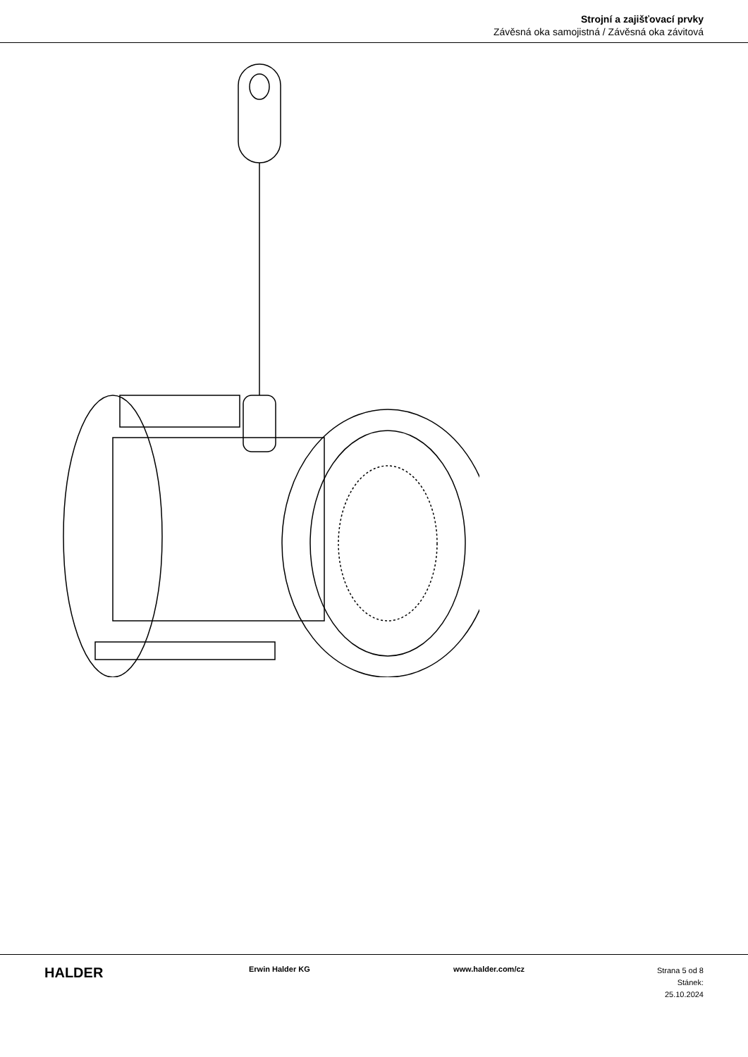Strojní a zajišťovací prvky
Závěsná oka samojistná / Závěsná oka závitová
HALDER
Erwin Halder KG www.halder.com/cz
Strana 5 od 8
Stánek: 25.10.2024